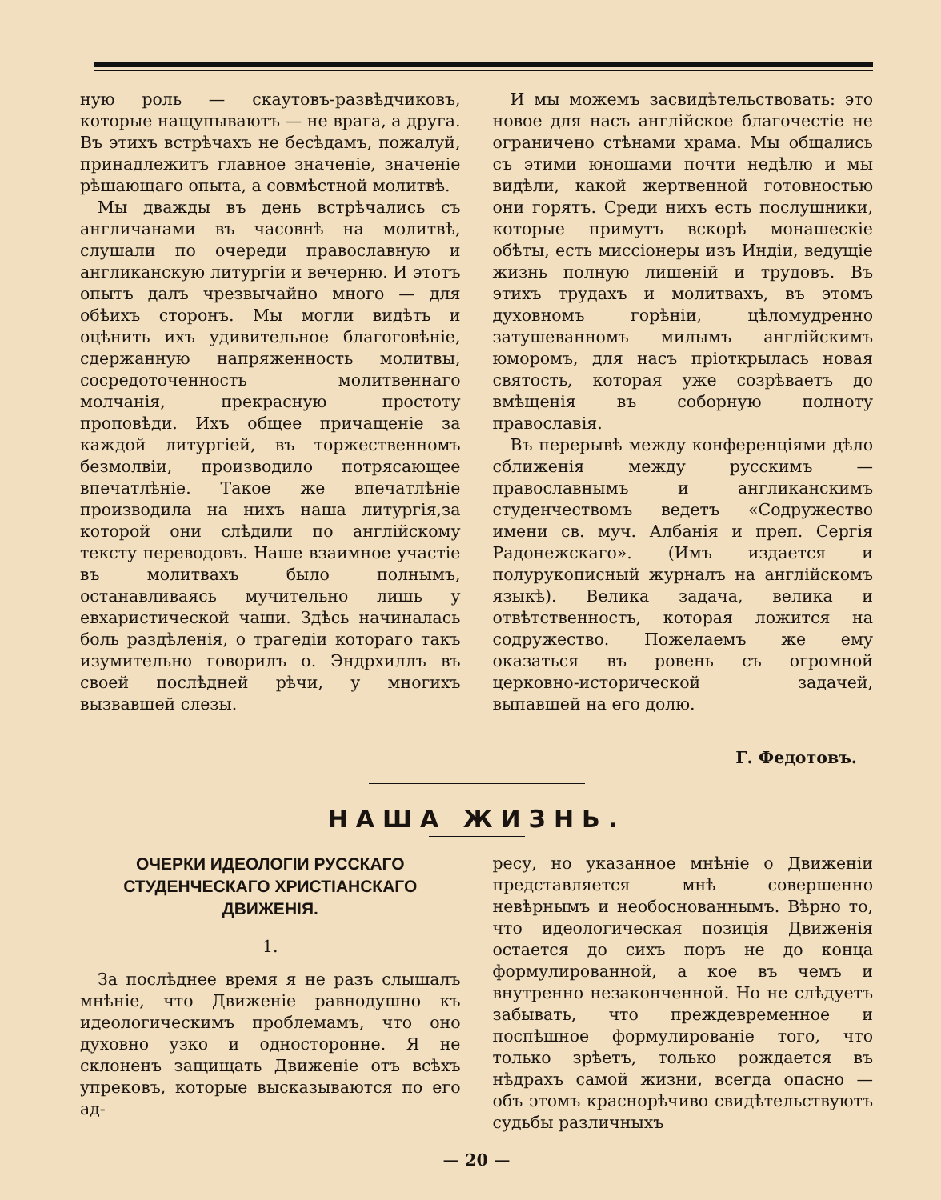ную роль — скаутовъ-развѣдчиковъ, которые нащупываютъ — не врага, а друга. Въ этихъ встрѣчахъ не бесѣдамъ, пожалуй, принадлежитъ главное значеніе, значеніе рѣшающаго опыта, а совмѣстной молитвѣ.
Мы дважды въ день встрѣчались съ англичанами въ часовнѣ на молитвѣ, слушали по очереди православную и англиканскую литургіи и вечерню. И этотъ опытъ далъ чрезвычайно много — для обѣихъ сторонъ. Мы могли видѣть и оцѣнить ихъ удивительное благоговѣніе, сдержанную напряженность молитвы, сосредоточенность молитвеннаго молчанія, прекрасную простоту проповѣди. Ихъ общее причащеніе за каждой литургіей, въ торжественномъ безмолвіи, производило потрясающее впечатлѣніе. Такое же впечатлѣніе производила на нихъ наша литургія,за которой они слѣдили по англійскому тексту переводовъ. Наше взаимное участіе въ молитвахъ было полнымъ, останавливаясь мучительно лишь у евхаристической чаши. Здѣсь начиналась боль раздѣленія, о трагедіи котораго такъ изумительно говорилъ о. Эндрхиллъ въ своей послѣдней рѣчи, у многихъ вызвавшей слезы.
И мы можемъ засвидѣтельствовать: это новое для насъ англійское благочестіе не ограничено стѣнами храма. Мы общались съ этими юношами почти недѣлю и мы видѣли, какой жертвенной готовностью они горятъ. Среди нихъ есть послушники, которые примутъ вскорѣ монашескіе обѣты, есть миссіонеры изъ Индіи, ведущіе жизнь полную лишеній и трудовъ. Въ этихъ трудахъ и молитвахъ, въ этомъ духовномъ горѣніи, цѣломудренно затушеванномъ милымъ англійскимъ юморомъ, для насъ пріоткрылась новая святость, которая уже созрѣваетъ до вмѣщенія въ соборную полноту православія.
Въ перерывѣ между конференціями дѣло сближенія между русскимъ — православнымъ и англиканскимъ студенчествомъ ведетъ «Содружество имени св. муч. Албанія и преп. Сергія Радонежскаго». (Имъ издается и полурукописный журналъ на англійскомъ языкѣ). Велика задача, велика и отвѣтственность, которая ложится на содружество. Пожелаемъ же ему оказаться въ ровень съ огромной церковно-исторической задачей, выпавшей на его долю.
Г. Федотовъ.
НАША ЖИЗНЬ.
ОЧЕРКИ ИДЕОЛОГІИ РУССКАГО СТУДЕНЧЕСКАГО ХРИСТІАНСКАГО ДВИЖЕНІЯ.
1.
За послѣднее время я не разъ слышалъ мнѣніе, что Движеніе равнодушно къ идеологическимъ проблемамъ, что оно духовно узко и односторонне. Я не склоненъ защищать Движеніе отъ всѣхъ упрековъ, которые высказываются по его ад-
ресу, но указанное мнѣніе о Движеніи представляется мнѣ совершенно невѣрнымъ и необоснованнымъ. Вѣрно то, что идеологическая позиція Движенія остается до сихъ поръ не до конца формулированной, а кое въ чемъ и внутренно незаконченной. Но не слѣдуетъ забывать, что преждевременное и поспѣшное формулированіе того, что только зрѣетъ, только рождается въ нѣдрахъ самой жизни, всегда опасно — объ этомъ краснорѣчиво свидѣтельствуютъ судьбы различныхъ
— 20 —